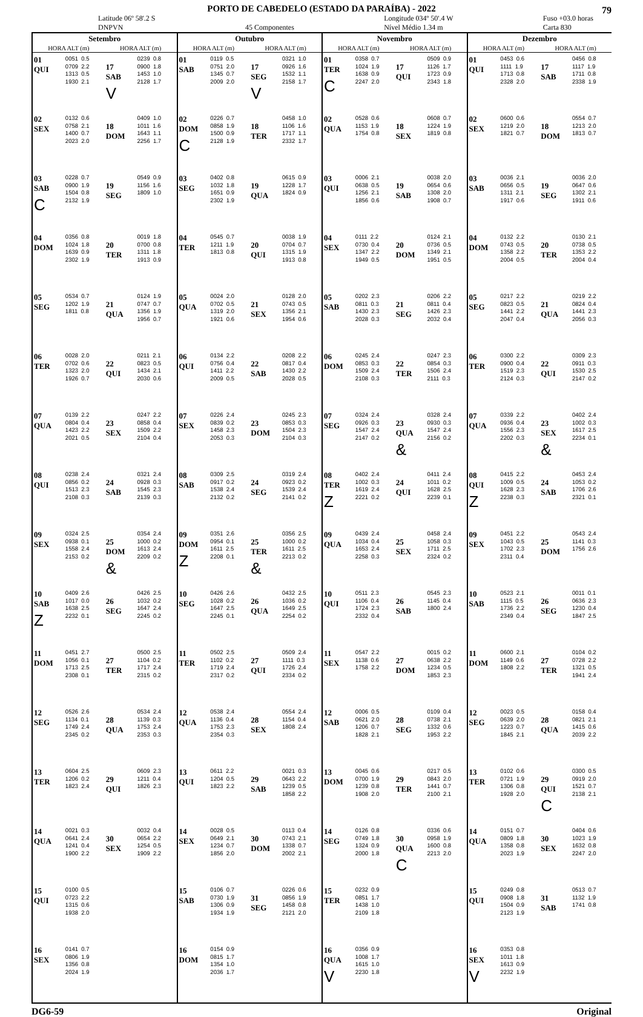79
PORTO DE CABEDELO (ESTADO DA PARAÍBA) - 2022
Latitude 06º 58'.2 S
DNPVN
45 Componentes Longitude 034º 50'.4 W
Nível Médio 1.34 m Fuso +03.0 horas
Carta 830
| Setembro | | | | Outubro | | | | Novembro | | | | Dezembro | | | |
| --- | --- | --- | --- | --- | --- | --- | --- | --- | --- | --- | --- | --- | --- | --- | --- |
| HORA ALT (m) | | HORA ALT (m) | | HORA ALT (m) | | HORA ALT (m) | | HORA ALT (m) | | HORA ALT (m) | | HORA ALT (m) | | HORA ALT (m) | |
| 01 QUI | 0051 0.5 0709 2.2 1313 0.5 1930 2.1 | 17 SAB V | 0239 0.8 0900 1.8 1453 1.0 2128 1.7 | 01 SAB | 0119 0.5 0751 2.0 1345 0.7 2009 2.0 | 17 SEG V | 0321 1.0 0926 1.6 1532 1.1 2158 1.7 | 01 TER C | 0358 0.7 1024 1.9 1638 0.9 2247 2.0 | 17 QUI | 0509 0.9 1126 1.7 1723 0.9 2343 1.8 | 01 QUI | 0453 0.6 1111 1.9 1713 0.8 2328 2.0 | 17 SAB | 0456 0.8 1117 1.9 1711 0.8 2338 1.9 |
| 02 SEX | 0132 0.6 0758 2.1 1400 0.7 2023 2.0 | 18 DOM | 0409 1.0 1011 1.6 1643 1.1 2256 1.7 | 02 DOM C | 0226 0.7 0858 1.9 1500 0.9 2128 1.9 | 18 TER | 0458 1.0 1106 1.6 1717 1.1 2332 1.7 | 02 QUA | 0528 0.6 1153 1.9 1754 0.8 | 18 SEX | 0608 0.7 1224 1.9 1819 0.8 | 02 SEX | 0600 0.6 1219 2.0 1821 0.7 | 18 DOM | 0554 0.7 1213 2.0 1813 0.7 |
| 03 SAB C | 0228 0.7 0900 1.9 1504 0.8 2132 1.9 | 19 SEG | 0549 0.9 1156 1.6 1809 1.0 | 03 SEG | 0402 0.8 1032 1.8 1651 0.9 2302 1.9 | 19 QUA | 0615 0.9 1228 1.7 1824 0.9 | 03 QUI | 0006 2.1 0638 0.5 1256 2.1 1856 0.6 | 19 SAB | 0038 2.0 0654 0.6 1308 2.0 1908 0.7 | 03 SAB | 0036 2.1 0656 0.5 1311 2.1 1917 0.6 | 19 SEG | 0036 2.0 0647 0.6 1302 2.1 1911 0.6 |
| 04 DOM | 0356 0.8 1024 1.8 1639 0.9 2302 1.9 | 20 TER | 0019 1.8 0700 0.8 1311 1.8 1913 0.9 | 04 TER | 0545 0.7 1211 1.9 1813 0.8 | 20 QUI | 0038 1.9 0704 0.7 1315 1.9 1913 0.8 | 04 SEX | 0111 2.2 0730 0.4 1347 2.2 1949 0.5 | 20 DOM | 0124 2.1 0736 0.5 1349 2.1 1951 0.5 | 04 DOM | 0132 2.2 0743 0.5 1358 2.2 2004 0.5 | 20 TER | 0130 2.1 0738 0.5 1353 2.2 2004 0.4 |
| 05 SEG | 0534 0.7 1202 1.9 1811 0.8 | 21 QUA | 0124 1.9 0747 0.7 1356 1.9 1956 0.7 | 05 QUA | 0024 2.0 0702 0.5 1319 2.0 1921 0.6 | 21 SEX | 0128 2.0 0743 0.5 1356 2.1 1954 0.6 | 05 SAB | 0202 2.3 0811 0.3 1430 2.3 2028 0.3 | 21 SEG | 0206 2.2 0811 0.4 1426 2.3 2032 0.4 | 05 SEG | 0217 2.2 0823 0.5 1441 2.2 2047 0.4 | 21 QUA | 0219 2.2 0824 0.4 1441 2.3 2056 0.3 |
| 06 TER | 0028 2.0 0702 0.6 1323 2.0 1926 0.7 | 22 QUI | 0211 2.1 0823 0.5 1434 2.1 2030 0.6 | 06 QUI | 0134 2.2 0756 0.4 1411 2.2 2009 0.5 | 22 SAB | 0208 2.2 0817 0.4 1430 2.2 2028 0.5 | 06 DOM | 0245 2.4 0853 0.3 1509 2.4 2108 0.3 | 22 TER | 0247 2.3 0854 0.3 1506 2.4 2111 0.3 | 06 TER | 0300 2.2 0900 0.4 1519 2.3 2124 0.3 | 22 QUI | 0309 2.3 0911 0.3 1530 2.5 2147 0.2 |
| 07 QUA | 0139 2.2 0804 0.4 1423 2.2 2021 0.5 | 23 SEX | 0247 2.2 0858 0.4 1509 2.2 2104 0.4 | 07 SEX | 0226 2.4 0839 0.2 1458 2.3 2053 0.3 | 23 DOM | 0245 2.3 0853 0.3 1504 2.3 2104 0.3 | 07 SEG | 0324 2.4 0926 0.3 1547 2.4 2147 0.2 | 23 QUA & | 0328 2.4 0930 0.3 1547 2.4 2156 0.2 | 07 QUA | 0339 2.2 0936 0.4 1556 2.3 2202 0.3 | 23 SEX & | 0402 2.4 1002 0.3 1617 2.5 2234 0.1 |
| 08 QUI | 0238 2.4 0856 0.2 1513 2.3 2108 0.3 | 24 SAB | 0321 2.4 0928 0.3 1545 2.3 2139 0.3 | 08 SAB | 0309 2.5 0917 0.2 1538 2.4 2132 0.2 | 24 SEG | 0319 2.4 0923 0.2 1539 2.4 2141 0.2 | 08 TER Z | 0402 2.4 1002 0.3 1619 2.4 2221 0.2 | 24 QUI | 0411 2.4 1011 0.2 1628 2.5 2239 0.1 | 08 QUI Z | 0415 2.2 1009 0.5 1628 2.3 2238 0.3 | 24 SAB | 0453 2.4 1053 0.2 1706 2.6 2321 0.1 |
| 09 SEX | 0324 2.5 0938 0.1 1558 2.4 2153 0.2 | 25 DOM & | 0354 2.4 1000 0.2 1613 2.4 2209 0.2 | 09 DOM Z | 0351 2.6 0954 0.1 1611 2.5 2208 0.1 | 25 TER & | 0356 2.5 1000 0.2 1611 2.5 2213 0.2 | 09 QUA | 0439 2.4 1034 0.4 1653 2.4 2258 0.3 | 25 SEX | 0458 2.4 1058 0.3 1711 2.5 2324 0.2 | 09 SEX | 0451 2.2 1043 0.5 1702 2.3 2311 0.4 | 25 DOM | 0543 2.4 1141 0.3 1756 2.6 |
| 10 SAB Z | 0409 2.6 1017 0.0 1638 2.5 2232 0.1 | 26 SEG | 0426 2.5 1032 0.2 1647 2.4 2245 0.2 | 10 SEG | 0426 2.6 1028 0.2 1647 2.5 2245 0.1 | 26 QUA | 0432 2.5 1036 0.2 1649 2.5 2254 0.2 | 10 QUI | 0511 2.3 1106 0.4 1724 2.3 2332 0.4 | 26 SAB | 0545 2.3 1145 0.4 1800 2.4 | 10 SAB | 0523 2.1 1115 0.5 1736 2.2 2349 0.4 | 26 SEG | 0011 0.1 0636 2.3 1230 0.4 1847 2.5 |
| 11 DOM | 0451 2.7 1056 0.1 1713 2.5 2308 0.1 | 27 TER | 0500 2.5 1104 0.2 1717 2.4 2315 0.2 | 11 TER | 0502 2.5 1102 0.2 1719 2.4 2317 0.2 | 27 QUI | 0509 2.4 1111 0.3 1726 2.4 2334 0.2 | 11 SEX | 0547 2.2 1138 0.6 1758 2.2 | 27 DOM | 0015 0.2 0638 2.2 1234 0.5 1853 2.3 | 11 DOM | 0600 2.1 1149 0.6 1808 2.2 | 27 TER | 0104 0.2 0728 2.2 1321 0.5 1941 2.4 |
| 12 SEG | 0526 2.6 1134 0.1 1749 2.4 2345 0.2 | 28 QUA | 0534 2.4 1139 0.3 1753 2.4 2353 0.3 | 12 QUA | 0538 2.4 1136 0.4 1753 2.3 2354 0.3 | 28 SEX | 0554 2.4 1154 0.4 1808 2.4 | 12 SAB | 0006 0.5 0621 2.0 1206 0.7 1828 2.1 | 28 SEG | 0109 0.4 0738 2.1 1332 0.6 1953 2.2 | 12 SEG | 0023 0.5 0639 2.0 1223 0.7 1845 2.1 | 28 QUA | 0158 0.4 0821 2.1 1415 0.6 2039 2.2 |
| 13 TER | 0604 2.5 1206 0.2 1823 2.4 | 29 QUI | 0609 2.3 1211 0.4 1826 2.3 | 13 QUI | 0611 2.2 1204 0.5 1823 2.2 | 29 SAB | 0021 0.3 0643 2.2 1239 0.5 1858 2.2 | 13 DOM | 0045 0.6 0700 1.9 1239 0.8 1908 2.0 | 29 TER | 0217 0.5 0843 2.0 1441 0.7 2100 2.1 | 13 TER | 0102 0.6 0721 1.9 1306 0.8 1928 2.0 | 29 QUI C | 0300 0.5 0919 2.0 1521 0.7 2138 2.1 |
| 14 QUA | 0021 0.3 0641 2.4 1241 0.4 1900 2.2 | 30 SEX | 0032 0.4 0654 2.2 1254 0.5 1909 2.2 | 14 SEX | 0028 0.5 0649 2.1 1234 0.7 1856 2.0 | 30 DOM | 0113 0.4 0743 2.1 1338 0.7 2002 2.1 | 14 SEG | 0126 0.8 0749 1.8 1324 0.9 2000 1.8 | 30 QUA C | 0336 0.6 0958 1.9 1600 0.8 2213 2.0 | 14 QUA | 0151 0.7 0809 1.8 1358 0.8 2023 1.9 | 30 SEX | 0404 0.6 1023 1.9 1632 0.8 2247 2.0 |
| 15 QUI | 0100 0.5 0723 2.2 1315 0.6 1938 2.0 | | | 15 SAB | 0106 0.7 0730 1.9 1306 0.9 1934 1.9 | 31 SEG | 0226 0.6 0856 1.9 1458 0.8 2121 2.0 | 15 TER | 0232 0.9 0851 1.7 1438 1.0 2109 1.8 | | | 15 QUI | 0249 0.8 0908 1.8 1504 0.9 2123 1.9 | 31 SAB | 0513 0.7 1132 1.9 1741 0.8 |
| 16 SEX | 0141 0.7 0806 1.9 1356 0.8 2024 1.9 | | | 16 DOM | 0154 0.9 0815 1.7 1354 1.0 2036 1.7 | | | 16 QUA V | 0356 0.9 1008 1.7 1615 1.0 2230 1.8 | | | 16 SEX V | 0353 0.8 1011 1.8 1613 0.9 2232 1.9 | | |
DG6-59 Original